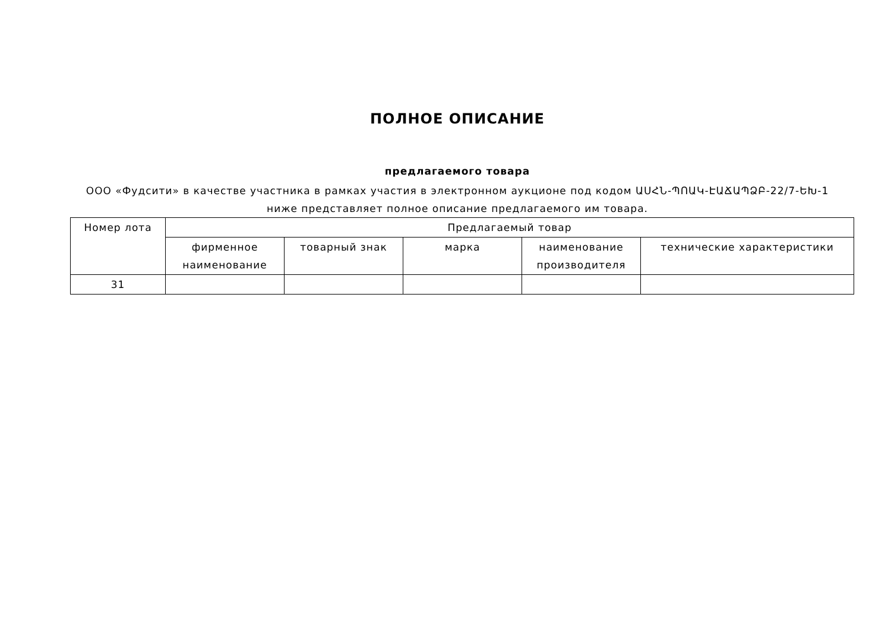ПОЛНОЕ ОПИСАНИЕ
предлагаемого товара
ООО «Фудсити» в качестве участника в рамках участия в электронном аукционе под кодом ԱՍՀՆ-ՊՈԱԿ-ԷԱՃԱՊՁԲ-22/7-ԵԽ-1
ниже представляет полное описание предлагаемого им товара.
| Номер лота | Предлагаемый товар | | | | |
| --- | --- | --- | --- | --- | --- |
| | фирменное наименование | товарный знак | марка | наименование производителя | технические характеристики |
| 31 | | | | | |